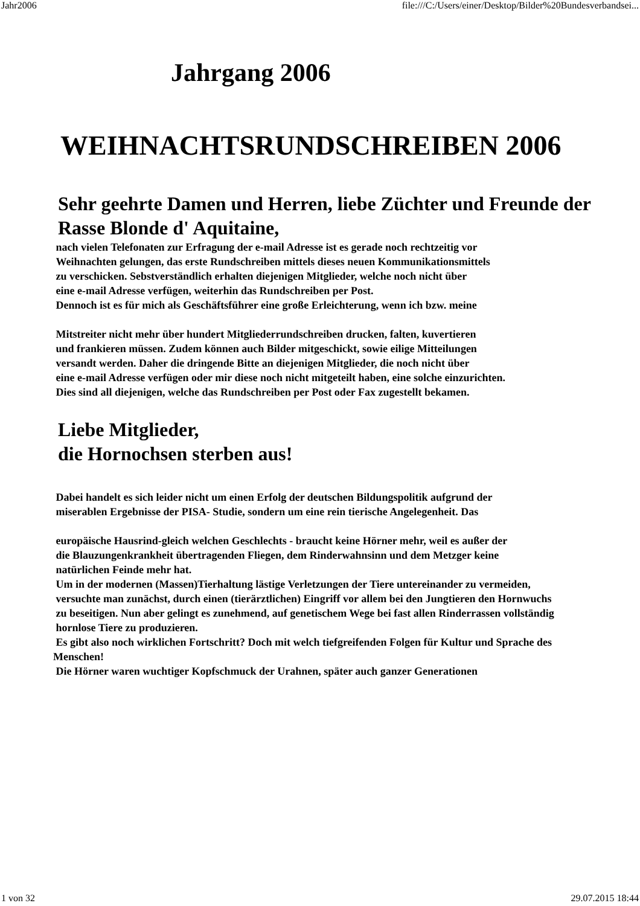Jahr2006 file:///C:/Users/einer/Desktop/Bilder%20Bundesverbandsei...
Jahrgang 2006
WEIHNACHTSRUNDSCHREIBEN 2006
Sehr geehrte Damen und Herren, liebe Züchter und Freunde der
Rasse Blonde d' Aquitaine,
nach vielen Telefonaten zur Erfragung der e-mail Adresse ist es gerade noch rechtzeitig vor
Weihnachten gelungen, das erste Rundschreiben mittels dieses neuen Kommunikationsmittels
zu verschicken. Sebstverständlich erhalten diejenigen Mitglieder, welche noch nicht über
eine e-mail Adresse verfügen, weiterhin das Rundschreiben per Post.
Dennoch ist es für mich als Geschäftsführer eine große Erleichterung, wenn ich bzw. meine
Mitstreiter nicht mehr über hundert Mitgliederrundschreiben drucken, falten, kuvertieren
und frankieren müssen. Zudem können auch Bilder mitgeschickt, sowie eilige Mitteilungen
versandt werden. Daher die dringende Bitte an diejenigen Mitglieder, die noch nicht über
eine e-mail Adresse verfügen oder mir diese noch nicht mitgeteilt haben, eine solche einzurichten.
Dies sind all diejenigen, welche das Rundschreiben per Post oder Fax zugestellt bekamen.
Liebe Mitglieder,
die Hornochsen sterben aus!
Dabei handelt es sich leider nicht um einen Erfolg der deutschen Bildungspolitik aufgrund der
miserablen Ergebnisse der PISA- Studie, sondern um eine rein tierische Angelegenheit. Das
europäische Hausrind-gleich welchen Geschlechts - braucht keine Hörner mehr, weil es außer der
die Blauzungenkrankheit übertragenden Fliegen, dem Rinderwahnsinn und dem Metzger keine
natürlichen Feinde mehr hat.
Um in der modernen (Massen)Tierhaltung lästige Verletzungen der Tiere untereinander zu vermeiden,
versuchte man zunächst, durch einen (tierärztlichen) Eingriff vor allem bei den Jungtieren den Hornwuchs
zu beseitigen. Nun aber gelingt es zunehmend, auf genetischem Wege bei fast allen Rinderrassen vollständig
hornlose Tiere zu produzieren.
Es gibt also noch wirklichen Fortschritt? Doch mit welch tiefgreifenden Folgen für Kultur und Sprache des Menschen!
Die Hörner waren wuchtiger Kopfschmuck der Urahnen, später auch ganzer Generationen
1 von 32 29.07.2015 18:44